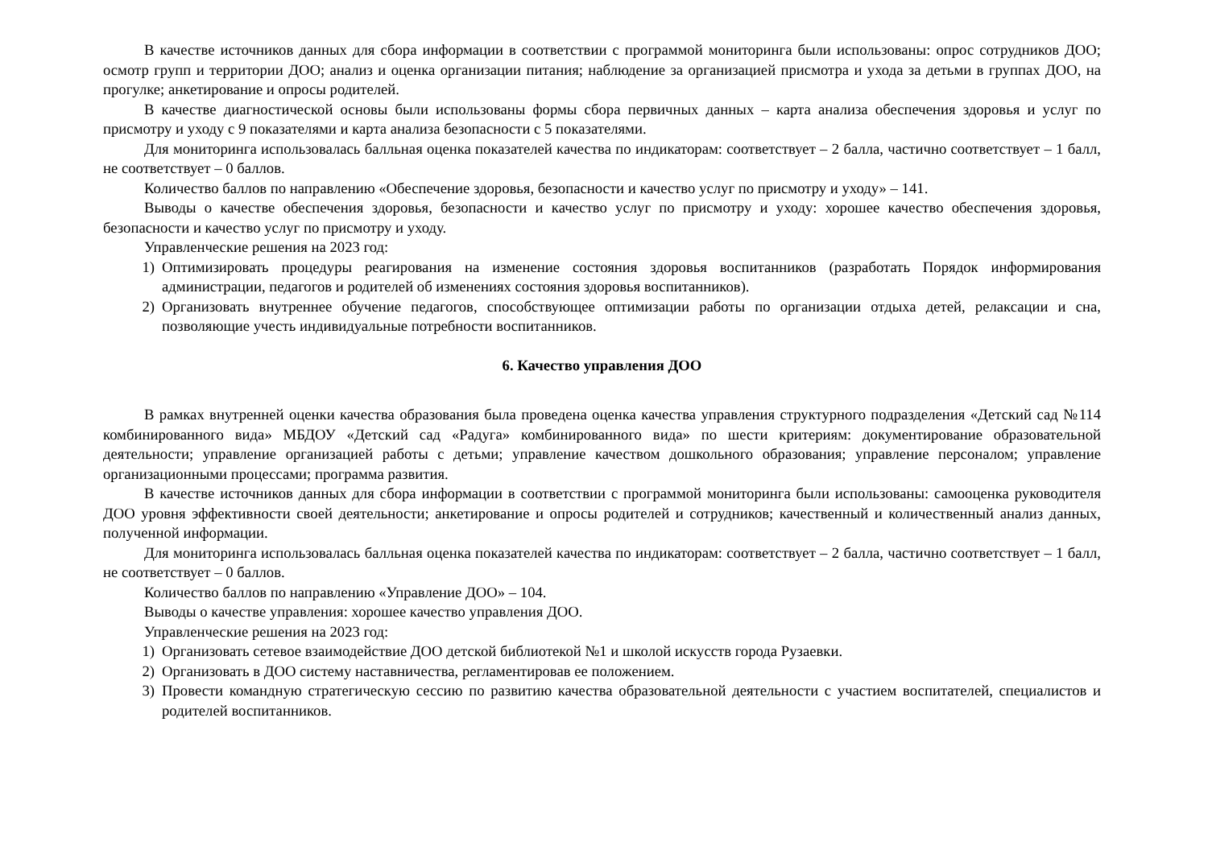В качестве источников данных для сбора информации в соответствии с программой мониторинга были использованы: опрос сотрудников ДОО; осмотр групп и территории ДОО; анализ и оценка организации питания; наблюдение за организацией присмотра и ухода за детьми в группах ДОО, на прогулке; анкетирование и опросы родителей.
В качестве диагностической основы были использованы формы сбора первичных данных – карта анализа обеспечения здоровья и услуг по присмотру и уходу с 9 показателями и карта анализа безопасности с 5 показателями.
Для мониторинга использовалась балльная оценка показателей качества по индикаторам: соответствует – 2 балла, частично соответствует – 1 балл, не соответствует – 0 баллов.
Количество баллов по направлению «Обеспечение здоровья, безопасности и качество услуг по присмотру и уходу» – 141.
Выводы о качестве обеспечения здоровья, безопасности и качество услуг по присмотру и уходу: хорошее качество обеспечения здоровья, безопасности и качество услуг по присмотру и уходу.
Управленческие решения на 2023 год:
1) Оптимизировать процедуры реагирования на изменение состояния здоровья воспитанников (разработать Порядок информирования администрации, педагогов и родителей об изменениях состояния здоровья воспитанников).
2) Организовать внутреннее обучение педагогов, способствующее оптимизации работы по организации отдыха детей, релаксации и сна, позволяющие учесть индивидуальные потребности воспитанников.
6. Качество управления ДОО
В рамках внутренней оценки качества образования была проведена оценка качества управления структурного подразделения «Детский сад №114 комбинированного вида» МБДОУ «Детский сад «Радуга» комбинированного вида» по шести критериям: документирование образовательной деятельности; управление организацией работы с детьми; управление качеством дошкольного образования; управление персоналом; управление организационными процессами; программа развития.
В качестве источников данных для сбора информации в соответствии с программой мониторинга были использованы: самооценка руководителя ДОО уровня эффективности своей деятельности; анкетирование и опросы родителей и сотрудников; качественный и количественный анализ данных, полученной информации.
Для мониторинга использовалась балльная оценка показателей качества по индикаторам: соответствует – 2 балла, частично соответствует – 1 балл, не соответствует – 0 баллов.
Количество баллов по направлению «Управление ДОО» – 104.
Выводы о качестве управления: хорошее качество управления ДОО.
Управленческие решения на 2023 год:
1) Организовать сетевое взаимодействие ДОО детской библиотекой №1 и школой искусств города Рузаевки.
2) Организовать в ДОО систему наставничества, регламентировав ее положением.
3) Провести командную стратегическую сессию по развитию качества образовательной деятельности с участием воспитателей, специалистов и родителей воспитанников.